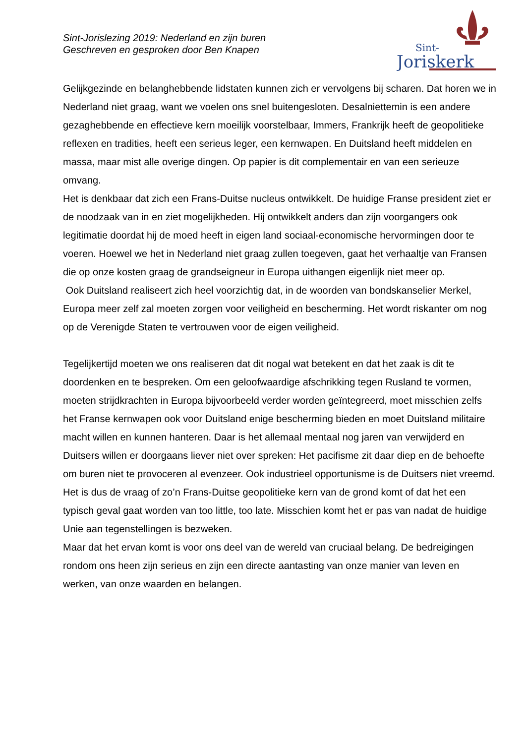Sint-Jorislezing 2019: Nederland en zijn buren
Geschreven en gesproken door Ben Knapen
Sint-
Joriskerk
Gelijkgezinde en belanghebbende lidstaten kunnen zich er vervolgens bij scharen. Dat horen we in Nederland niet graag, want we voelen ons snel buitengesloten. Desalniettemin is een andere gezaghebbende en effectieve kern moeilijk voorstelbaar, Immers, Frankrijk heeft de geopolitieke reflexen en tradities, heeft een serieus leger, een kernwapen. En Duitsland heeft middelen en massa, maar mist alle overige dingen. Op papier is dit complementair en van een serieuze omvang.
Het is denkbaar dat zich een Frans-Duitse nucleus ontwikkelt. De huidige Franse president ziet er de noodzaak van in en ziet mogelijkheden. Hij ontwikkelt anders dan zijn voorgangers ook legitimatie doordat hij de moed heeft in eigen land sociaal-economische hervormingen door te voeren. Hoewel we het in Nederland niet graag zullen toegeven, gaat het verhaaltje van Fransen die op onze kosten graag de grandseigneur in Europa uithangen eigenlijk niet meer op.
Ook Duitsland realiseert zich heel voorzichtig dat, in de woorden van bondskanselier Merkel, Europa meer zelf zal moeten zorgen voor veiligheid en bescherming. Het wordt riskanter om nog op de Verenigde Staten te vertrouwen voor de eigen veiligheid.
Tegelijkertijd moeten we ons realiseren dat dit nogal wat betekent en dat het zaak is dit te doordenken en te bespreken. Om een geloofwaardige afschrikking tegen Rusland te vormen, moeten strijdkrachten in Europa bijvoorbeeld verder worden geïntegreerd, moet misschien zelfs het Franse kernwapen ook voor Duitsland enige bescherming bieden en moet Duitsland militaire macht willen en kunnen hanteren. Daar is het allemaal mentaal nog jaren van verwijderd en Duitsers willen er doorgaans liever niet over spreken: Het pacifisme zit daar diep en de behoefte om buren niet te provoceren al evenzeer. Ook industrieel opportunisme is de Duitsers niet vreemd.
Het is dus de vraag of zo’n Frans-Duitse geopolitieke kern van de grond komt of dat het een typisch geval gaat worden van too little, too late. Misschien komt het er pas van nadat de huidige Unie aan tegenstellingen is bezweken.
Maar dat het ervan komt is voor ons deel van de wereld van cruciaal belang. De bedreigingen rondom ons heen zijn serieus en zijn een directe aantasting van onze manier van leven en werken, van onze waarden en belangen.